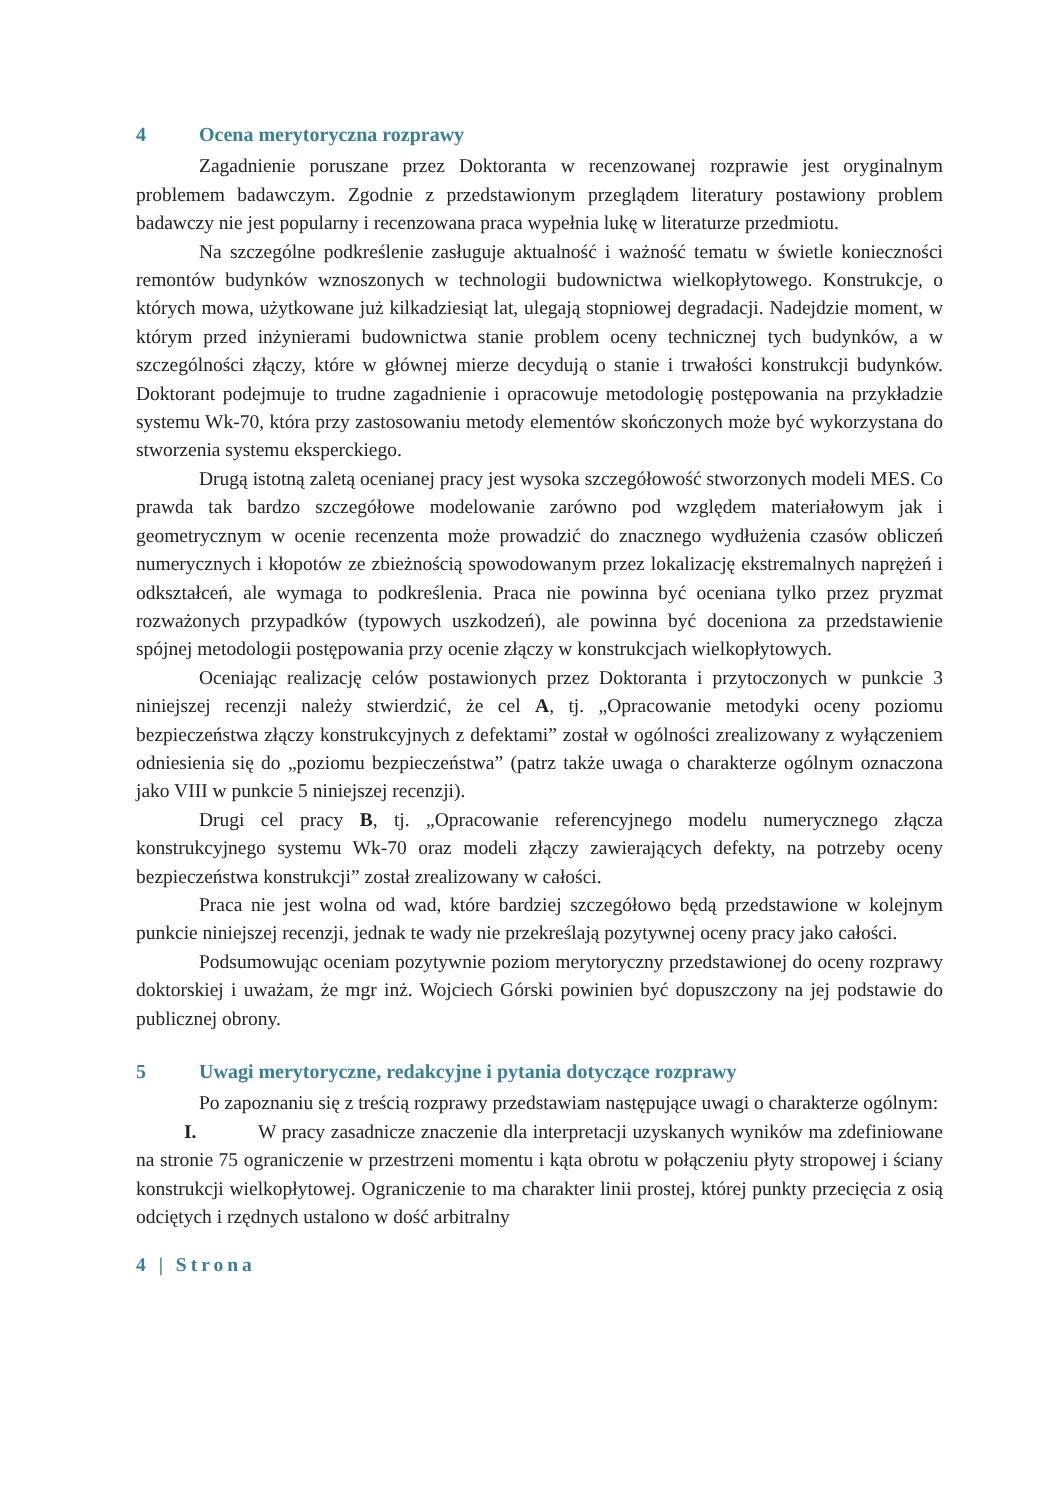4 Ocena merytoryczna rozprawy
Zagadnienie poruszane przez Doktoranta w recenzowanej rozprawie jest oryginalnym problemem badawczym. Zgodnie z przedstawionym przeglądem literatury postawiony problem badawczy nie jest popularny i recenzowana praca wypełnia lukę w literaturze przedmiotu.
Na szczególne podkreślenie zasługuje aktualność i ważność tematu w świetle konieczności remontów budynków wznoszonych w technologii budownictwa wielkopłytowego. Konstrukcje, o których mowa, użytkowane już kilkadziesiąt lat, ulegają stopniowej degradacji. Nadejdzie moment, w którym przed inżynierami budownictwa stanie problem oceny technicznej tych budynków, a w szczególności złączy, które w głównej mierze decydują o stanie i trwałości konstrukcji budynków. Doktorant podejmuje to trudne zagadnienie i opracowuje metodologię postępowania na przykładzie systemu Wk-70, która przy zastosowaniu metody elementów skończonych może być wykorzystana do stworzenia systemu eksperckiego.
Drugą istotną zaletą ocenianej pracy jest wysoka szczegółowość stworzonych modeli MES. Co prawda tak bardzo szczegółowe modelowanie zarówno pod względem materiałowym jak i geometrycznym w ocenie recenzenta może prowadzić do znacznego wydłużenia czasów obliczeń numerycznych i kłopotów ze zbieżnością spowodowanym przez lokalizację ekstremalnych naprężeń i odkształceń, ale wymaga to podkreślenia. Praca nie powinna być oceniana tylko przez pryzmat rozważonych przypadków (typowych uszkodzeń), ale powinna być doceniona za przedstawienie spójnej metodologii postępowania przy ocenie złączy w konstrukcjach wielkopłytowych.
Oceniając realizację celów postawionych przez Doktoranta i przytoczonych w punkcie 3 niniejszej recenzji należy stwierdzić, że cel A, tj. „Opracowanie metodyki oceny poziomu bezpieczeństwa złączy konstrukcyjnych z defektami” został w ogólności zrealizowany z wyłączeniem odniesienia się do „poziomu bezpieczeństwa” (patrz także uwaga o charakterze ogólnym oznaczona jako VIII w punkcie 5 niniejszej recenzji).
Drugi cel pracy B, tj. „Opracowanie referencyjnego modelu numerycznego złącza konstrukcyjnego systemu Wk-70 oraz modeli złączy zawierających defekty, na potrzeby oceny bezpieczeństwa konstrukcji” został zrealizowany w całości.
Praca nie jest wolna od wad, które bardziej szczegółowo będą przedstawione w kolejnym punkcie niniejszej recenzji, jednak te wady nie przekreślają pozytywnej oceny pracy jako całości.
Podsumowując oceniam pozytywnie poziom merytoryczny przedstawionej do oceny rozprawy doktorskiej i uważam, że mgr inż. Wojciech Górski powinien być dopuszczony na jej podstawie do publicznej obrony.
5 Uwagi merytoryczne, redakcyjne i pytania dotyczące rozprawy
Po zapoznaniu się z treścią rozprawy przedstawiam następujące uwagi o charakterze ogólnym:
I. W pracy zasadnicze znaczenie dla interpretacji uzyskanych wyników ma zdefiniowane na stronie 75 ograniczenie w przestrzeni momentu i kąta obrotu w połączeniu płyty stropowej i ściany konstrukcji wielkopłytowej. Ograniczenie to ma charakter linii prostej, której punkty przecięcia z osią odciętych i rzędnych ustalono w dość arbitralny
4 | Strona